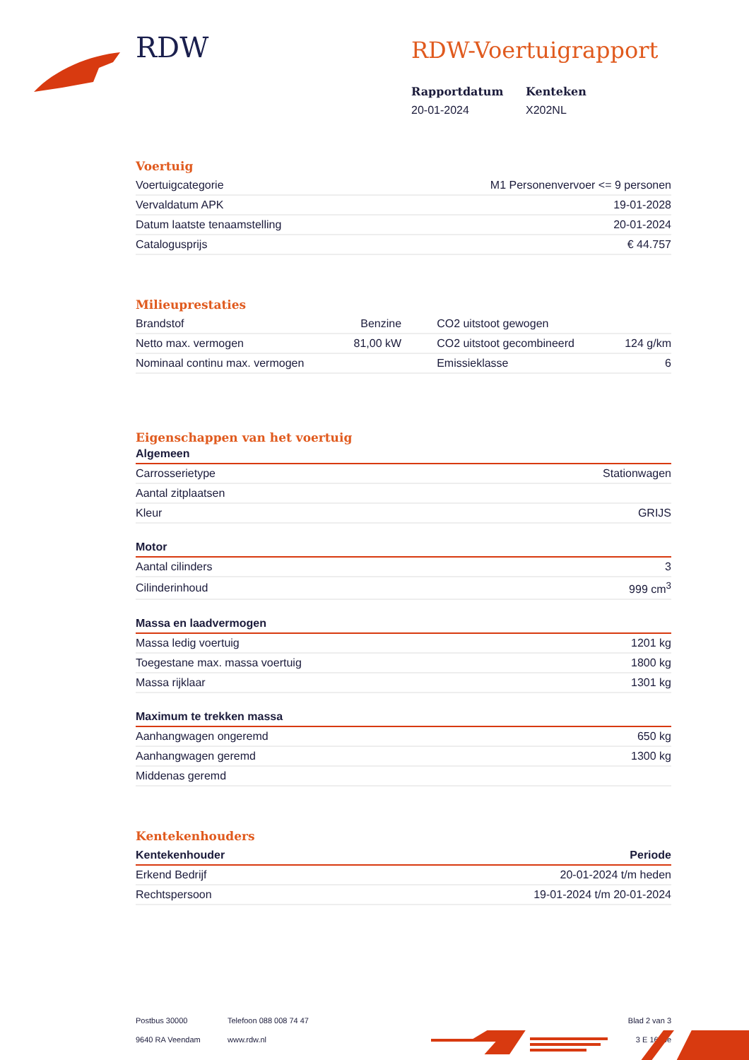RDW
RDW-Voertuigrapport
Rapportdatum
20-01-2024
Kenteken
X202NL
Voertuig
| Voertuigcategorie | M1 Personenvervoer <= 9 personen |
| Vervaldatum APK | 19-01-2028 |
| Datum laatste tenaamstelling | 20-01-2024 |
| Catalogusprijs | € 44.757 |
Milieuprestaties
| Brandstof | Benzine | CO2 uitstoot gewogen | |
| Netto max. vermogen | 81,00 kW | CO2 uitstoot gecombineerd | 124 g/km |
| Nominaal continu max. vermogen | | Emissieklasse | 6 |
Eigenschappen van het voertuig
Algemeen
| Carrosserietype | Stationwagen |
| Aantal zitplaatsen | |
| Kleur | GRIJS |
Motor
| Aantal cilinders | 3 |
| Cilinderinhoud | 999 cm<sup>3</sup> |
Massa en laadvermogen
| Massa ledig voertuig | 1201 kg |
| Toegestane max. massa voertuig | 1800 kg |
| Massa rijklaar | 1301 kg |
Maximum te trekken massa
| Aanhangwagen ongeremd | 650 kg |
| Aanhangwagen geremd | 1300 kg |
| Middenas geremd | |
Kentekenhouders
| Kentekenhouder | Periode |
| --- | --- |
| Erkend Bedrijf | 20-01-2024 t/m heden |
| Rechtspersoon | 19-01-2024 t/m 20-01-2024 |
Postbus 30000
9640 RA Veendam
Telefoon 088 008 74 47
www.rdw.nl
Blad 2 van 3
3 E 1675e